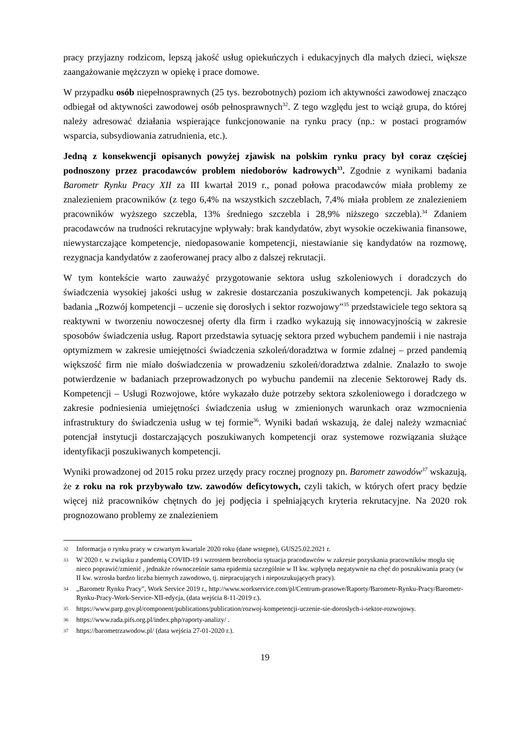pracy przyjazny rodzicom, lepszą jakość usług opiekuńczych i edukacyjnych dla małych dzieci, większe zaangażowanie mężczyzn w opiekę i prace domowe.
W przypadku osób niepełnosprawnych (25 tys. bezrobotnych) poziom ich aktywności zawodowej znacząco odbiegał od aktywności zawodowej osób pełnosprawnych<sup>32</sup>. Z tego względu jest to wciąż grupa, do której należy adresować działania wspierające funkcjonowanie na rynku pracy (np.: w postaci programów wsparcia, subsydiowania zatrudnienia, etc.).
Jedną z konsekwencji opisanych powyżej zjawisk na polskim rynku pracy był coraz częściej podnoszony przez pracodawców problem niedoborów kadrowych<sup>33</sup>. Zgodnie z wynikami badania Barometr Rynku Pracy XII za III kwartał 2019 r., ponad połowa pracodawców miała problemy ze znalezieniem pracowników (z tego 6,4% na wszystkich szczeblach, 7,4% miała problem ze znalezieniem pracowników wyższego szczebla, 13% średniego szczebla i 28,9% niższego szczebla).<sup>34</sup> Zdaniem pracodawców na trudności rekrutacyjne wpływały: brak kandydatów, zbyt wysokie oczekiwania finansowe, niewystarczające kompetencje, niedopasowanie kompetencji, niestawianie się kandydatów na rozmowę, rezygnacja kandydatów z zaoferowanej pracy albo z dalszej rekrutacji.
W tym kontekście warto zauważyć przygotowanie sektora usług szkoleniowych i doradczych do świadczenia wysokiej jakości usług w zakresie dostarczania poszukiwanych kompetencji. Jak pokazują badania „Rozwój kompetencji – uczenie się dorosłych i sektor rozwojowy”<sup>35</sup> przedstawiciele tego sektora są reaktywni w tworzeniu nowoczesnej oferty dla firm i rzadko wykazują się innowacyjnością w zakresie sposobów świadczenia usług. Raport przedstawia sytuację sektora przed wybuchem pandemii i nie nastraja optymizmem w zakresie umiejętności świadczenia szkoleń/doradztwa w formie zdalnej – przed pandemią większość firm nie miało doświadczenia w prowadzeniu szkoleń/doradztwa zdalnie. Znalazło to swoje potwierdzenie w badaniach przeprowadzonych po wybuchu pandemii na zlecenie Sektorowej Rady ds. Kompetencji – Usługi Rozwojowe, które wykazało duże potrzeby sektora szkoleniowego i doradczego w zakresie podniesienia umiejętności świadczenia usług w zmienionych warunkach oraz wzmocnienia infrastruktury do świadczenia usług w tej formie<sup>36</sup>. Wyniki badań wskazują, że dalej należy wzmacniać potencjał instytucji dostarczających poszukiwanych kompetencji oraz systemowe rozwiązania służące identyfikacji poszukiwanych kompetencji.
Wyniki prowadzonej od 2015 roku przez urzędy pracy rocznej prognozy pn. Barometr zawodów<sup>37</sup> wskazują, że z roku na rok przybywało tzw. zawodów deficytowych, czyli takich, w których ofert pracy będzie więcej niż pracowników chętnych do jej podjęcia i spełniających kryteria rekrutacyjne. Na 2020 rok prognozowano problemy ze znalezieniem
32 Informacja o rynku pracy w czwartym kwartale 2020 roku (dane wstępne), GUS25.02.2021 r.
33 W 2020 r. w związku z pandemią COVID-19 i wzrostem bezrobocia sytuacja pracodawców w zakresie pozyskania pracowników mogła się nieco poprawić/zmienić , jednakże równocześnie sama epidemia szczególnie w II kw. wpłynęła negatywnie na chęć do poszukiwania pracy (w II kw. wzrosła bardzo liczba biernych zawodowo, tj. niepracujących i nieposzukujących pracy).
34 „Barometr Rynku Pracy”, Work Service 2019 r., http://www.workservice.com/pl/Centrum-prasowe/Raporty/Barometr-Rynku-Pracy/Barometr-Rynku-Pracy-Work-Service-XII-edycja, (data wejścia 8-11-2019 r.).
35 https://www.parp.gov.pl/component/publications/publication/rozwoj-kompetencji-uczenie-sie-doroslych-i-sektor-rozwojowy.
36 https://www.rada.pifs.org.pl/index.php/raporty-analizy/ .
37 https://barometrzawodow.pl/ (data wejścia 27-01-2020 r.).
19